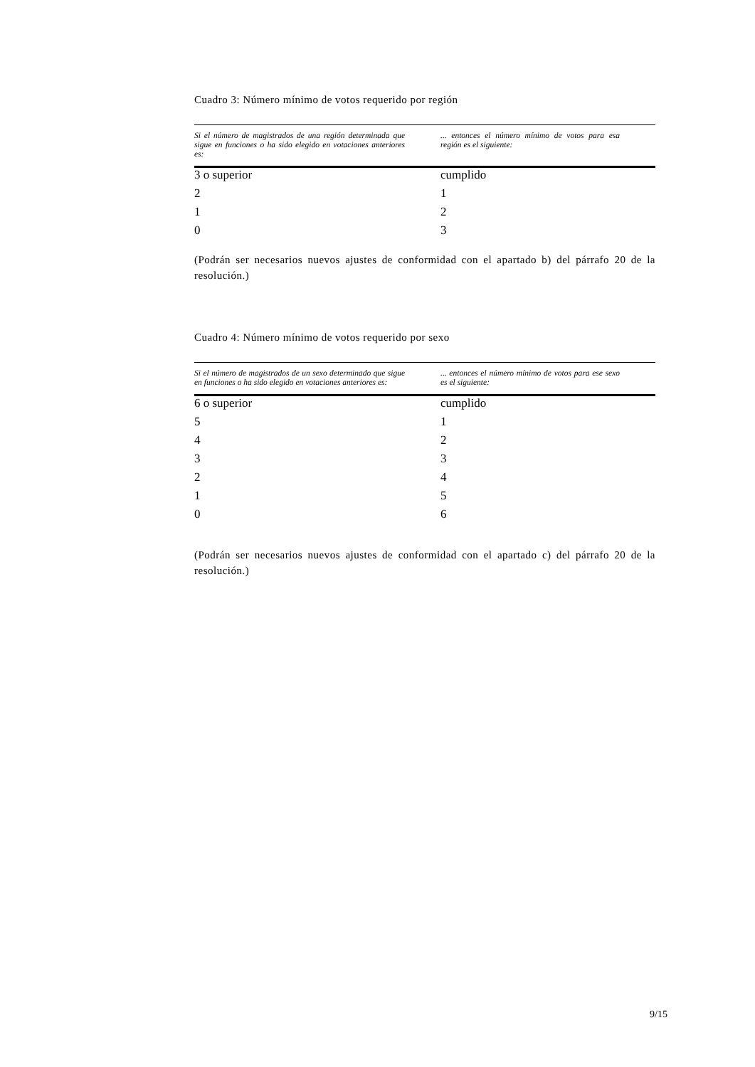Cuadro 3: Número mínimo de votos requerido por región
| Si el número de magistrados de una región determinada que sigue en funciones o ha sido elegido en votaciones anteriores es: | ... entonces el número mínimo de votos para esa región es el siguiente: |
| --- | --- |
| 3 o superior | cumplido |
| 2 | 1 |
| 1 | 2 |
| 0 | 3 |
(Podrán ser necesarios nuevos ajustes de conformidad con el apartado b) del párrafo 20 de la resolución.)
Cuadro 4: Número mínimo de votos requerido por sexo
| Si el número de magistrados de un sexo determinado que sigue en funciones o ha sido elegido en votaciones anteriores es: | ... entonces el número mínimo de votos para ese sexo es el siguiente: |
| --- | --- |
| 6 o superior | cumplido |
| 5 | 1 |
| 4 | 2 |
| 3 | 3 |
| 2 | 4 |
| 1 | 5 |
| 0 | 6 |
(Podrán ser necesarios nuevos ajustes de conformidad con el apartado c) del párrafo 20 de la resolución.)
9/15